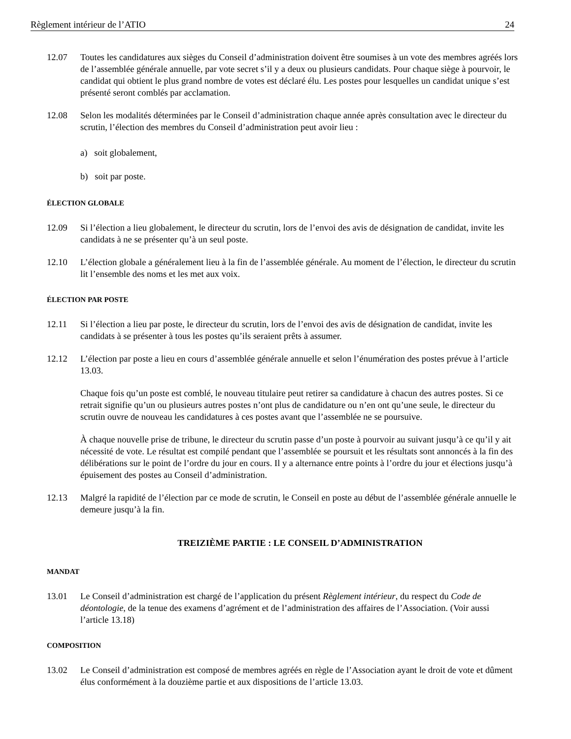Règlement intérieur de l’ATIO 24
12.07 Toutes les candidatures aux sièges du Conseil d’administration doivent être soumises à un vote des membres agréés lors de l’assemblée générale annuelle, par vote secret s’il y a deux ou plusieurs candidats. Pour chaque siège à pourvoir, le candidat qui obtient le plus grand nombre de votes est déclaré élu. Les postes pour lesquelles un candidat unique s’est présenté seront comblés par acclamation.
12.08 Selon les modalités déterminées par le Conseil d’administration chaque année après consultation avec le directeur du scrutin, l’élection des membres du Conseil d’administration peut avoir lieu :
a) soit globalement,
b) soit par poste.
ÉLECTION GLOBALE
12.09 Si l’élection a lieu globalement, le directeur du scrutin, lors de l’envoi des avis de désignation de candidat, invite les candidats à ne se présenter qu’à un seul poste.
12.10 L’élection globale a généralement lieu à la fin de l’assemblée générale. Au moment de l’élection, le directeur du scrutin lit l’ensemble des noms et les met aux voix.
ÉLECTION PAR POSTE
12.11 Si l’élection a lieu par poste, le directeur du scrutin, lors de l’envoi des avis de désignation de candidat, invite les candidats à se présenter à tous les postes qu’ils seraient prêts à assumer.
12.12 L’élection par poste a lieu en cours d’assemblée générale annuelle et selon l’énumération des postes prévue à l’article 13.03.
Chaque fois qu’un poste est comblé, le nouveau titulaire peut retirer sa candidature à chacun des autres postes. Si ce retrait signifie qu’un ou plusieurs autres postes n’ont plus de candidature ou n’en ont qu’une seule, le directeur du scrutin ouvre de nouveau les candidatures à ces postes avant que l’assemblée ne se poursuive.
À chaque nouvelle prise de tribune, le directeur du scrutin passe d’un poste à pourvoir au suivant jusqu’à ce qu’il y ait nécessité de vote. Le résultat est compilé pendant que l’assemblée se poursuit et les résultats sont annoncés à la fin des délibérations sur le point de l’ordre du jour en cours. Il y a alternance entre points à l’ordre du jour et élections jusqu’à épuisement des postes au Conseil d’administration.
12.13 Malgré la rapidité de l’élection par ce mode de scrutin, le Conseil en poste au début de l’assemblée générale annuelle le demeure jusqu’à la fin.
TREIZIÈME PARTIE : LE CONSEIL D’ADMINISTRATION
MANDAT
13.01 Le Conseil d’administration est chargé de l’application du présent Règlement intérieur, du respect du Code de déontologie, de la tenue des examens d’agrément et de l’administration des affaires de l’Association. (Voir aussi l’article 13.18)
COMPOSITION
13.02 Le Conseil d’administration est composé de membres agréés en règle de l’Association ayant le droit de vote et dûment élus conformément à la douzième partie et aux dispositions de l’article 13.03.